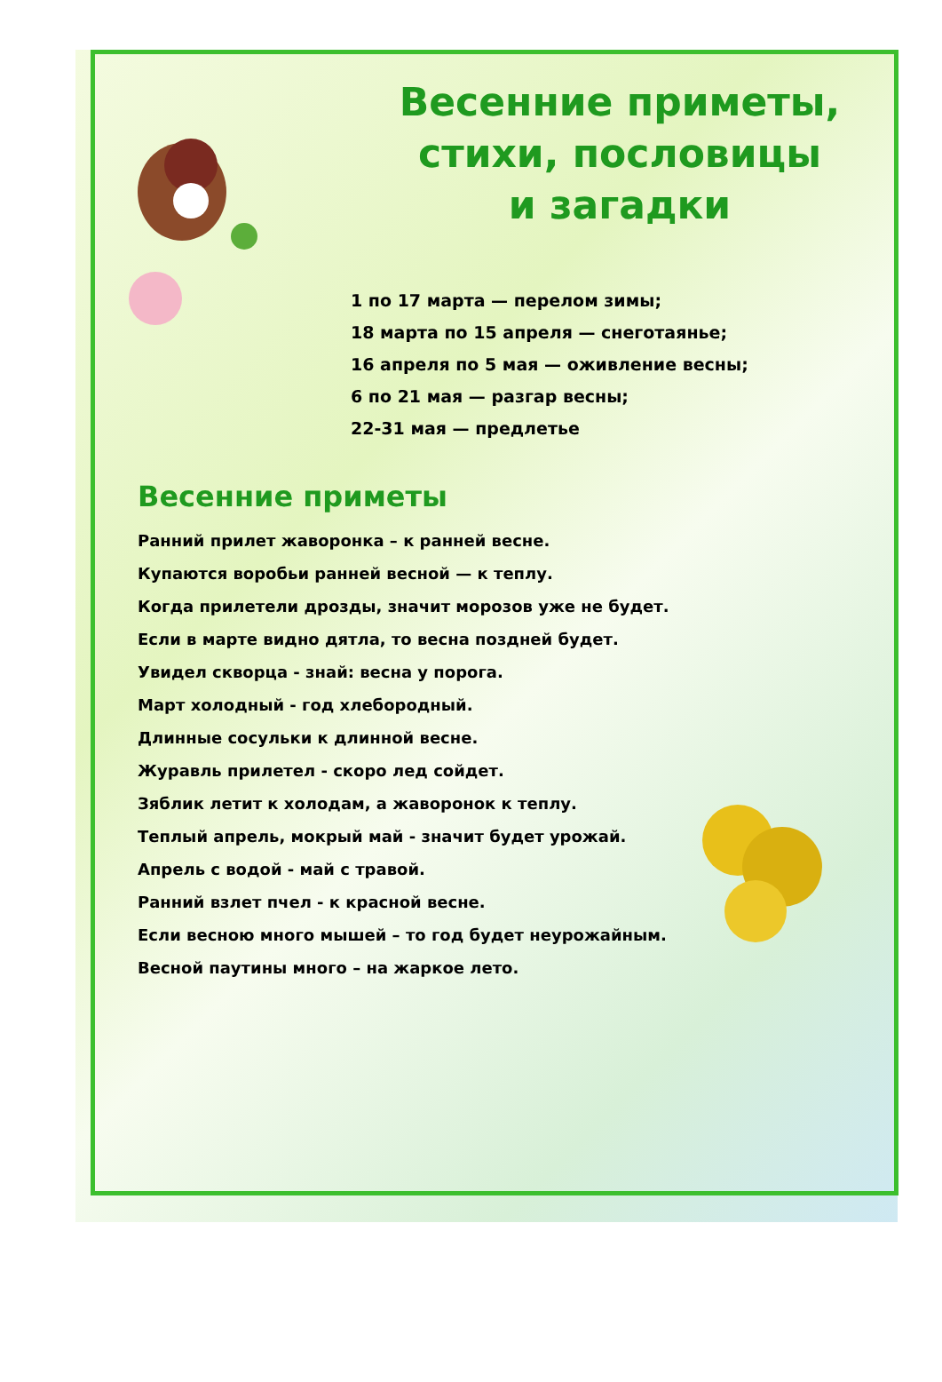Весенние приметы,
стихи, пословицы
и загадки
1 по 17 марта — перелом зимы;
18 марта по 15 апреля — снеготаянье;
16 апреля по 5 мая — оживление весны;
6 по 21 мая — разгар весны;
22-31 мая — предлетье
Весенние приметы
Ранний прилет жаворонка – к ранней весне.
Купаются воробьи ранней весной — к теплу.
Когда прилетели дрозды, значит морозов уже не будет.
Если в марте видно дятла, то весна поздней будет.
Увидел скворца - знай: весна у порога.
Март холодный - год хлебородный.
Длинные сосульки к длинной весне.
Журавль прилетел - скоро лед сойдет.
Зяблик летит к холодам, а жаворонок к теплу.
Теплый апрель, мокрый май - значит будет урожай.
Апрель с водой - май с травой.
Ранний взлет пчел - к красной весне.
Если весною много мышей – то год будет неурожайным.
Весной паутины много – на жаркое лето.